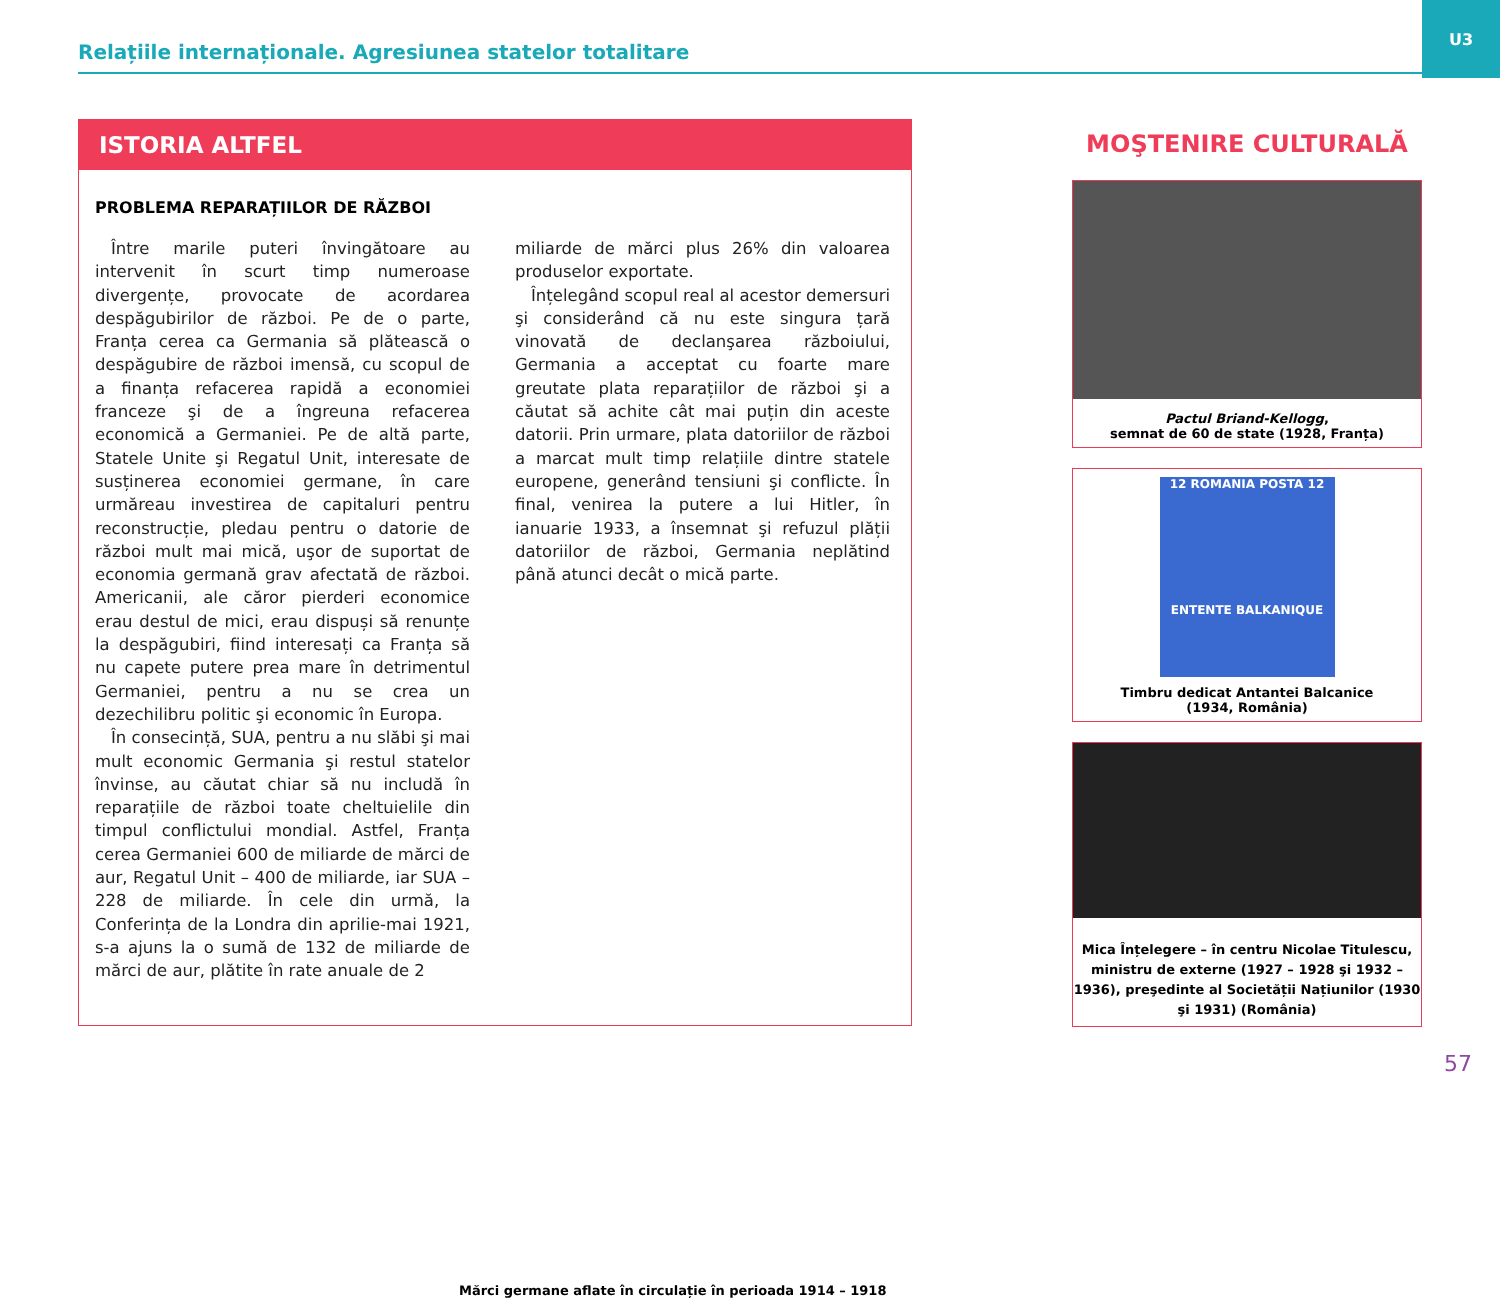Relațiile internaționale. Agresiunea statelor totalitare
U3
ISTORIA ALTFEL
PROBLEMA REPARAȚIILOR DE RĂZBOI
Între marile puteri învingătoare au intervenit în scurt timp numeroase divergențe, provocate de acordarea despăgubirilor de război. Pe de o parte, Franța cerea ca Germania să plătească o despăgubire de război imensă, cu scopul de a finanța refacerea rapidă a economiei franceze şi de a îngreuna refacerea economică a Germaniei. Pe de altă parte, Statele Unite şi Regatul Unit, interesate de susținerea economiei germane, în care urmăreau investirea de capitaluri pentru reconstrucție, pledau pentru o datorie de război mult mai mică, uşor de suportat de economia germană grav afectată de război. Americanii, ale căror pierderi economice erau destul de mici, erau dispuși să renunțe la despăgubiri, fiind interesați ca Franța să nu capete putere prea mare în detrimentul Germaniei, pentru a nu se crea un dezechilibru politic şi economic în Europa.
În consecință, SUA, pentru a nu slăbi şi mai mult economic Germania şi restul statelor învinse, au căutat chiar să nu includă în reparațiile de război toate cheltuielile din timpul conflictului mondial. Astfel, Franța cerea Germaniei 600 de miliarde de mărci de aur, Regatul Unit – 400 de miliarde, iar SUA – 228 de miliarde. În cele din urmă, la Conferința de la Londra din aprilie-mai 1921, s-a ajuns la o sumă de 132 de miliarde de mărci de aur, plătite în rate anuale de 2
miliarde de mărci plus 26% din valoarea produselor exportate.
Înțelegând scopul real al acestor demersuri şi considerând că nu este singura țară vinovată de declanşarea războiului, Germania a acceptat cu foarte mare greutate plata reparațiilor de război şi a căutat să achite cât mai puțin din aceste datorii. Prin urmare, plata datoriilor de război a marcat mult timp relațiile dintre statele europene, generând tensiuni şi conflicte. În final, venirea la putere a lui Hitler, în ianuarie 1933, a însemnat şi refuzul plății datoriilor de război, Germania neplătind până atunci decât o mică parte.
Mărci germane aflate în circulație în perioada 1914 – 1918
MOŞTENIRE CULTURALĂ
Pactul Briand-Kellogg,
semnat de 60 de state (1928, Franța)
12 ROMANIA POSTA 12
ENTENTE BALKANIQUE
Timbru dedicat Antantei Balcanice
(1934, România)
Mica Înțelegere – în centru Nicolae Titulescu, ministru de externe (1927 – 1928 şi 1932 – 1936), preşedinte al Societății Națiunilor (1930 şi 1931) (România)
57